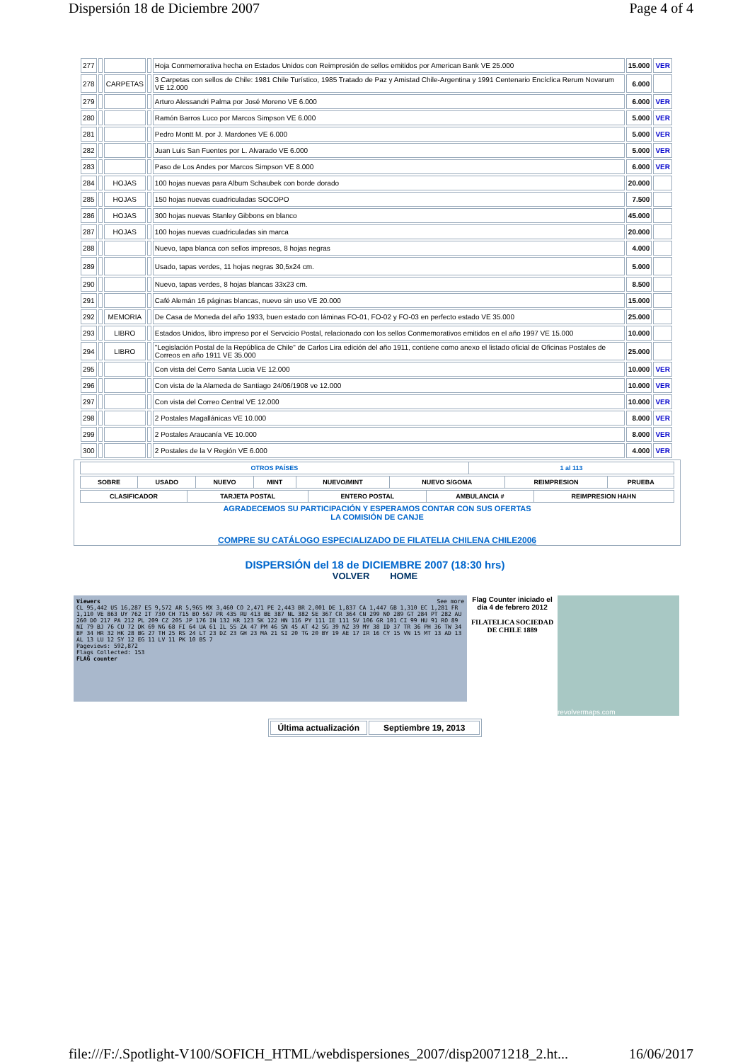Dispersión 18 de Diciembre 2007 Page 4 of 4
| 277 | | | | Hoja Conmemorativa hecha en Estados Unidos con Reimpresión de sellos emitidos por American Bank VE 25.000 | 15.000 | VER |
| 278 | | CARPETAS | | 3 Carpetas con sellos de Chile: 1981 Chile Turístico, 1985 Tratado de Paz y Amistad Chile-Argentina y 1991 Centenario Encíclica Rerum Novarum VE 12.000 | 6.000 | |
| 279 | | | | Arturo Alessandri Palma por José Moreno VE 6.000 | 6.000 | VER |
| 280 | | | | Ramón Barros Luco por Marcos Simpson VE 6.000 | 5.000 | VER |
| 281 | | | | Pedro Montt M. por J. Mardones VE 6.000 | 5.000 | VER |
| 282 | | | | Juan Luis San Fuentes por L. Alvarado VE 6.000 | 5.000 | VER |
| 283 | | | | Paso de Los Andes por Marcos Simpson VE 8.000 | 6.000 | VER |
| 284 | | HOJAS | | 100 hojas nuevas para Album Schaubek con borde dorado | 20.000 | |
| 285 | | HOJAS | | 150 hojas nuevas cuadriculadas SOCOPO | 7.500 | |
| 286 | | HOJAS | | 300 hojas nuevas Stanley Gibbons en blanco | 45.000 | |
| 287 | | HOJAS | | 100 hojas nuevas cuadriculadas sin marca | 20.000 | |
| 288 | | | | Nuevo, tapa blanca con sellos impresos, 8 hojas negras | 4.000 | |
| 289 | | | | Usado, tapas verdes, 11 hojas negras 30,5x24 cm. | 5.000 | |
| 290 | | | | Nuevo, tapas verdes, 8 hojas blancas 33x23 cm. | 8.500 | |
| 291 | | | | Café Alemán 16 páginas blancas, nuevo sin uso VE 20.000 | 15.000 | |
| 292 | | MEMORIA | | De Casa de Moneda del año 1933, buen estado con láminas FO-01, FO-02 y FO-03 en perfecto estado VE 35.000 | 25.000 | |
| 293 | | LIBRO | | Estados Unidos, libro impreso por el Servcicio Postal, relacionado con los sellos Conmemorativos emitidos en el año 1997 VE 15.000 | 10.000 | |
| 294 | | LIBRO | | "Legislación Postal de la República de Chile" de Carlos Lira edición del año 1911, contiene como anexo el listado oficial de Oficinas Postales de Correos en año 1911 VE 35.000 | 25.000 | |
| 295 | | | | Con vista del Cerro Santa Lucia VE 12.000 | 10.000 | VER |
| 296 | | | | Con vista de la Alameda de Santiago 24/06/1908 ve 12.000 | 10.000 | VER |
| 297 | | | | Con vista del Correo Central VE 12.000 | 10.000 | VER |
| 298 | | | | 2 Postales Magallánicas VE 10.000 | 8.000 | VER |
| 299 | | | | 2 Postales Araucanía VE 10.000 | 8.000 | VER |
| 300 | | | | 2 Postales de la V Región VE 6.000 | 4.000 | VER |
| OTROS PAÍSES | 1 al 113 |
| SOBRE | USADO | NUEVO | MINT | NUEVO/MINT | NUEVO S/GOMA | REIMPRESION | PRUEBA |
| CLASIFICADOR | TARJETA POSTAL | ENTERO POSTAL | AMBULANCIA # | REIMPRESION HAHN |
AGRADECEMOS SU PARTICIPACIÓN Y ESPERAMOS CONTAR CON SUS OFERTAS
LA COMISIÓN DE CANJE
COMPRE SU CATÁLOGO ESPECIALIZADO DE FILATELIA CHILENA CHILE2006
DISPERSIÓN del 18 de DICIEMBRE 2007 (18:30 hrs)
VOLVER HOME
Viewers See more
CL 95,442 US 16,287 ES 9,572 AR 5,965 MX 3,460 CO 2,471 PE 2,443 BR 2,001 DE 1,837 CA 1,447 GB 1,310 EC 1,281 FR 1,110 VE 863 UY 762 IT 730 CH 715 BO 567 PR 435 RU 413 BE 387 NL 382 SE 367 CR 364 CN 299 NO 289 GT 284 PT 282 AU 260 DO 217 PA 212 PL 209 CZ 205 JP 176 IN 132 KR 123 SK 122 HN 116 PY 111 IE 111 SV 106 GR 101 CI 99 HU 91 RO 89 NI 79 BJ 76 CU 72 DK 69 NG 68 FI 64 UA 61 IL 55 ZA 47 PM 46 SN 45 AT 42 SG 39 NZ 39 MY 38 ID 37 TR 36 PH 36 TW 34 BF 34 HR 32 HK 28 BG 27 TH 25 RS 24 LT 23 DZ 23 GH 23 MA 21 SI 20 TG 20 BY 19 AE 17 IR 16 CY 15 VN 15 MT 13 AD 13 AL 13 LU 12 SY 12 EG 11 LV 11 PK 10 BS 7
Pageviews: 592,872
Flags Collected: 153
FLAG counter
Flag Counter iniciado el día 4 de febrero 2012
FILATELICA SOCIEDAD DE CHILE 1889
revolvermaps.com
| Última actualización | Septiembre 19, 2013 |
file:///F:/.Spotlight-V100/SOFICH_HTML/webdispersiones_2007/disp20071218_2.ht... 16/06/2017